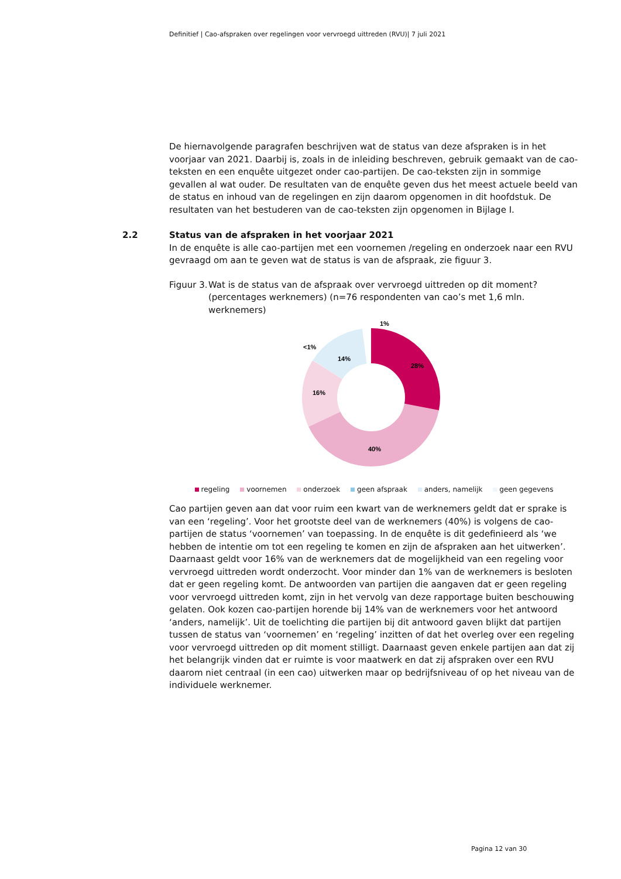Definitief | Cao-afspraken over regelingen voor vervroegd uittreden (RVU)| 7 juli 2021
De hiernavolgende paragrafen beschrijven wat de status van deze afspraken is in het voorjaar van 2021. Daarbij is, zoals in de inleiding beschreven, gebruik gemaakt van de cao-teksten en een enquête uitgezet onder cao-partijen. De cao-teksten zijn in sommige gevallen al wat ouder. De resultaten van de enquête geven dus het meest actuele beeld van de status en inhoud van de regelingen en zijn daarom opgenomen in dit hoofdstuk. De resultaten van het bestuderen van de cao-teksten zijn opgenomen in Bijlage I.
2.2 Status van de afspraken in het voorjaar 2021
In de enquête is alle cao-partijen met een voornemen /regeling en onderzoek naar een RVU gevraagd om aan te geven wat de status is van de afspraak, zie figuur 3.
Figuur 3. Wat is de status van de afspraak over vervroegd uittreden op dit moment? (percentages werknemers) (n=76 respondenten van cao’s met 1,6 mln. werknemers)
28%
40%
16%
14%
<1%
1%
regeling voornemen onderzoek geen afspraak anders, namelijk geen gegevens
Cao partijen geven aan dat voor ruim een kwart van de werknemers geldt dat er sprake is van een ‘regeling’. Voor het grootste deel van de werknemers (40%) is volgens de cao-partijen de status ‘voornemen’ van toepassing. In de enquête is dit gedefinieerd als ‘we hebben de intentie om tot een regeling te komen en zijn de afspraken aan het uitwerken’. Daarnaast geldt voor 16% van de werknemers dat de mogelijkheid van een regeling voor vervroegd uittreden wordt onderzocht. Voor minder dan 1% van de werknemers is besloten dat er geen regeling komt. De antwoorden van partijen die aangaven dat er geen regeling voor vervroegd uittreden komt, zijn in het vervolg van deze rapportage buiten beschouwing gelaten. Ook kozen cao-partijen horende bij 14% van de werknemers voor het antwoord ‘anders, namelijk’. Uit de toelichting die partijen bij dit antwoord gaven blijkt dat partijen tussen de status van ‘voornemen’ en ‘regeling’ inzitten of dat het overleg over een regeling voor vervroegd uittreden op dit moment stilligt. Daarnaast geven enkele partijen aan dat zij het belangrijk vinden dat er ruimte is voor maatwerk en dat zij afspraken over een RVU daarom niet centraal (in een cao) uitwerken maar op bedrijfsniveau of op het niveau van de individuele werknemer.
Pagina 12 van 30